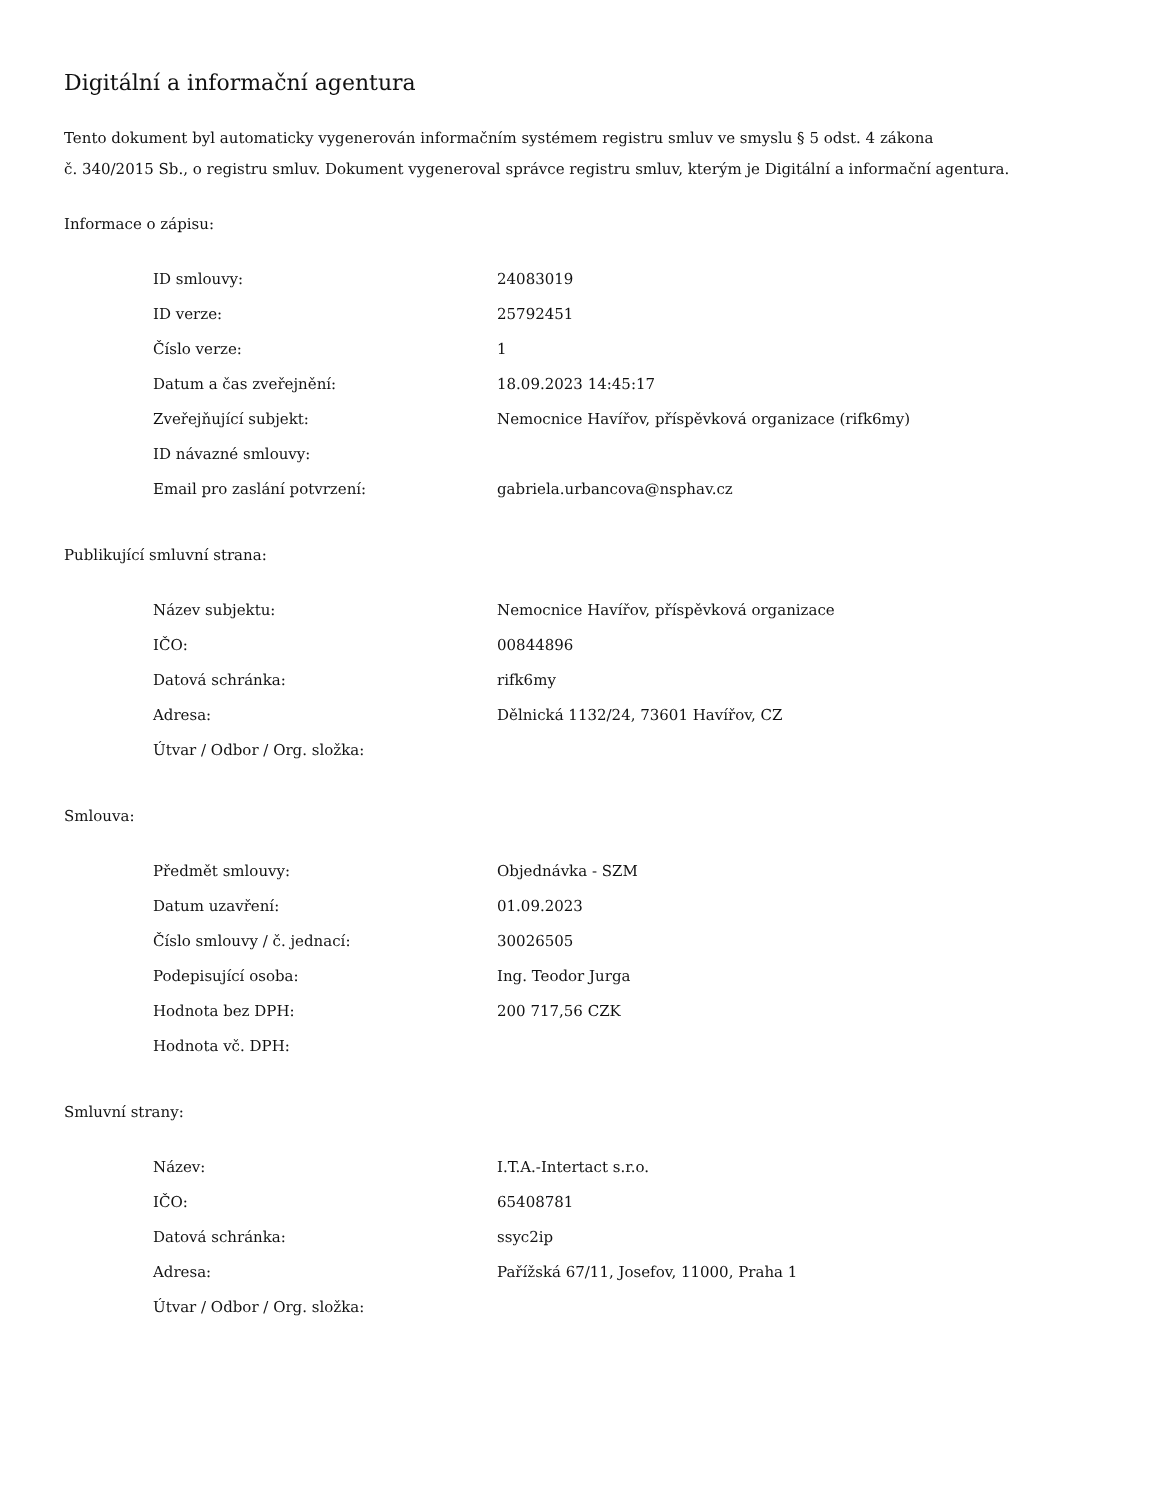Digitální a informační agentura
Tento dokument byl automaticky vygenerován informačním systémem registru smluv ve smyslu § 5 odst. 4 zákona
č. 340/2015 Sb., o registru smluv. Dokument vygeneroval správce registru smluv, kterým je Digitální a informační agentura.
Informace o zápisu:
| ID smlouvy: | 24083019 |
| ID verze: | 25792451 |
| Číslo verze: | 1 |
| Datum a čas zveřejnění: | 18.09.2023 14:45:17 |
| Zveřejňující subjekt: | Nemocnice Havířov, příspěvková organizace (rifk6my) |
| ID návazné smlouvy: | |
| Email pro zaslání potvrzení: | gabriela.urbancova@nsphav.cz |
Publikující smluvní strana:
| Název subjektu: | Nemocnice Havířov, příspěvková organizace |
| IČO: | 00844896 |
| Datová schránka: | rifk6my |
| Adresa: | Dělnická 1132/24, 73601 Havířov, CZ |
| Útvar / Odbor / Org. složka: | |
Smlouva:
| Předmět smlouvy: | Objednávka - SZM |
| Datum uzavření: | 01.09.2023 |
| Číslo smlouvy / č. jednací: | 30026505 |
| Podepisující osoba: | Ing. Teodor Jurga |
| Hodnota bez DPH: | 200 717,56 CZK |
| Hodnota vč. DPH: | |
Smluvní strany:
| Název: | I.T.A.-Intertact s.r.o. |
| IČO: | 65408781 |
| Datová schránka: | ssyc2ip |
| Adresa: | Pařížská 67/11, Josefov, 11000, Praha 1 |
| Útvar / Odbor / Org. složka: | |